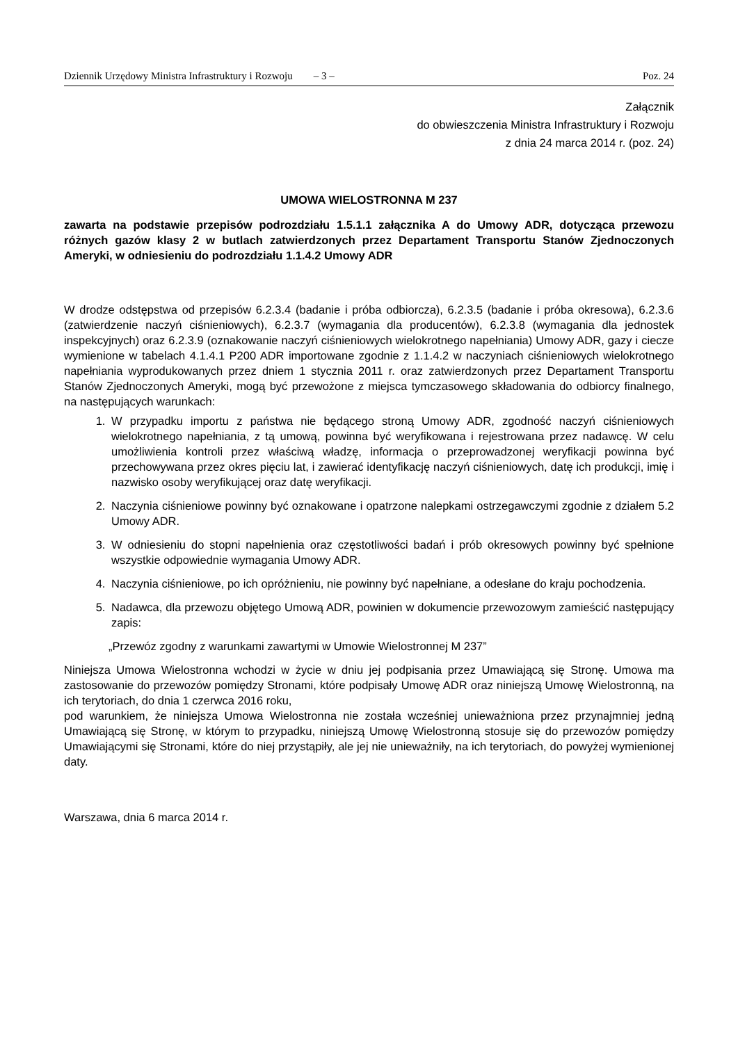Dziennik Urzędowy Ministra Infrastruktury i Rozwoju – 3 – Poz. 24
Załącznik
do obwieszczenia Ministra Infrastruktury i Rozwoju
z dnia 24 marca 2014 r. (poz. 24)
UMOWA WIELOSTRONNA M 237
zawarta na podstawie przepisów podrozdziału 1.5.1.1 załącznika A do Umowy ADR, dotycząca przewozu różnych gazów klasy 2 w butlach zatwierdzonych przez Departament Transportu Stanów Zjednoczonych Ameryki, w odniesieniu do podrozdziału 1.1.4.2 Umowy ADR
W drodze odstępstwa od przepisów 6.2.3.4 (badanie i próba odbiorcza), 6.2.3.5 (badanie i próba okresowa), 6.2.3.6 (zatwierdzenie naczyń ciśnieniowych), 6.2.3.7 (wymagania dla producentów), 6.2.3.8 (wymagania dla jednostek inspekcyjnych) oraz 6.2.3.9 (oznakowanie naczyń ciśnieniowych wielokrotnego napełniania) Umowy ADR, gazy i ciecze wymienione w tabelach 4.1.4.1 P200 ADR importowane zgodnie z 1.1.4.2 w naczyniach ciśnieniowych wielokrotnego napełniania wyprodukowanych przez dniem 1 stycznia 2011 r. oraz zatwierdzonych przez Departament Transportu Stanów Zjednoczonych Ameryki, mogą być przewożone z miejsca tymczasowego składowania do odbiorcy finalnego, na następujących warunkach:
1. W przypadku importu z państwa nie będącego stroną Umowy ADR, zgodność naczyń ciśnieniowych wielokrotnego napełniania, z tą umową, powinna być weryfikowana i rejestrowana przez nadawcę. W celu umożliwienia kontroli przez właściwą władzę, informacja o przeprowadzonej weryfikacji powinna być przechowywana przez okres pięciu lat, i zawierać identyfikację naczyń ciśnieniowych, datę ich produkcji, imię i nazwisko osoby weryfikującej oraz datę weryfikacji.
2. Naczynia ciśnieniowe powinny być oznakowane i opatrzone nalepkami ostrzegawczymi zgodnie z działem 5.2 Umowy ADR.
3. W odniesieniu do stopni napełnienia oraz częstotliwości badań i prób okresowych powinny być spełnione wszystkie odpowiednie wymagania Umowy ADR.
4. Naczynia ciśnieniowe, po ich opróżnieniu, nie powinny być napełniane, a odesłane do kraju pochodzenia.
5. Nadawca, dla przewozu objętego Umową ADR, powinien w dokumencie przewozowym zamieścić następujący zapis:
„Przewóz zgodny z warunkami zawartymi w Umowie Wielostronnej M 237”
Niniejsza Umowa Wielostronna wchodzi w życie w dniu jej podpisania przez Umawiającą się Stronę. Umowa ma zastosowanie do przewozów pomiędzy Stronami, które podpisały Umowę ADR oraz niniejszą Umowę Wielostronną, na ich terytoriach, do dnia 1 czerwca 2016 roku,
pod warunkiem, że niniejsza Umowa Wielostronna nie została wcześniej unieważniona przez przynajmniej jedną Umawiającą się Stronę, w którym to przypadku, niniejszą Umowę Wielostronną stosuje się do przewozów pomiędzy Umawiającymi się Stronami, które do niej przystąpiły, ale jej nie unieważniły, na ich terytoriach, do powyżej wymienionej daty.
Warszawa, dnia 6 marca 2014 r.